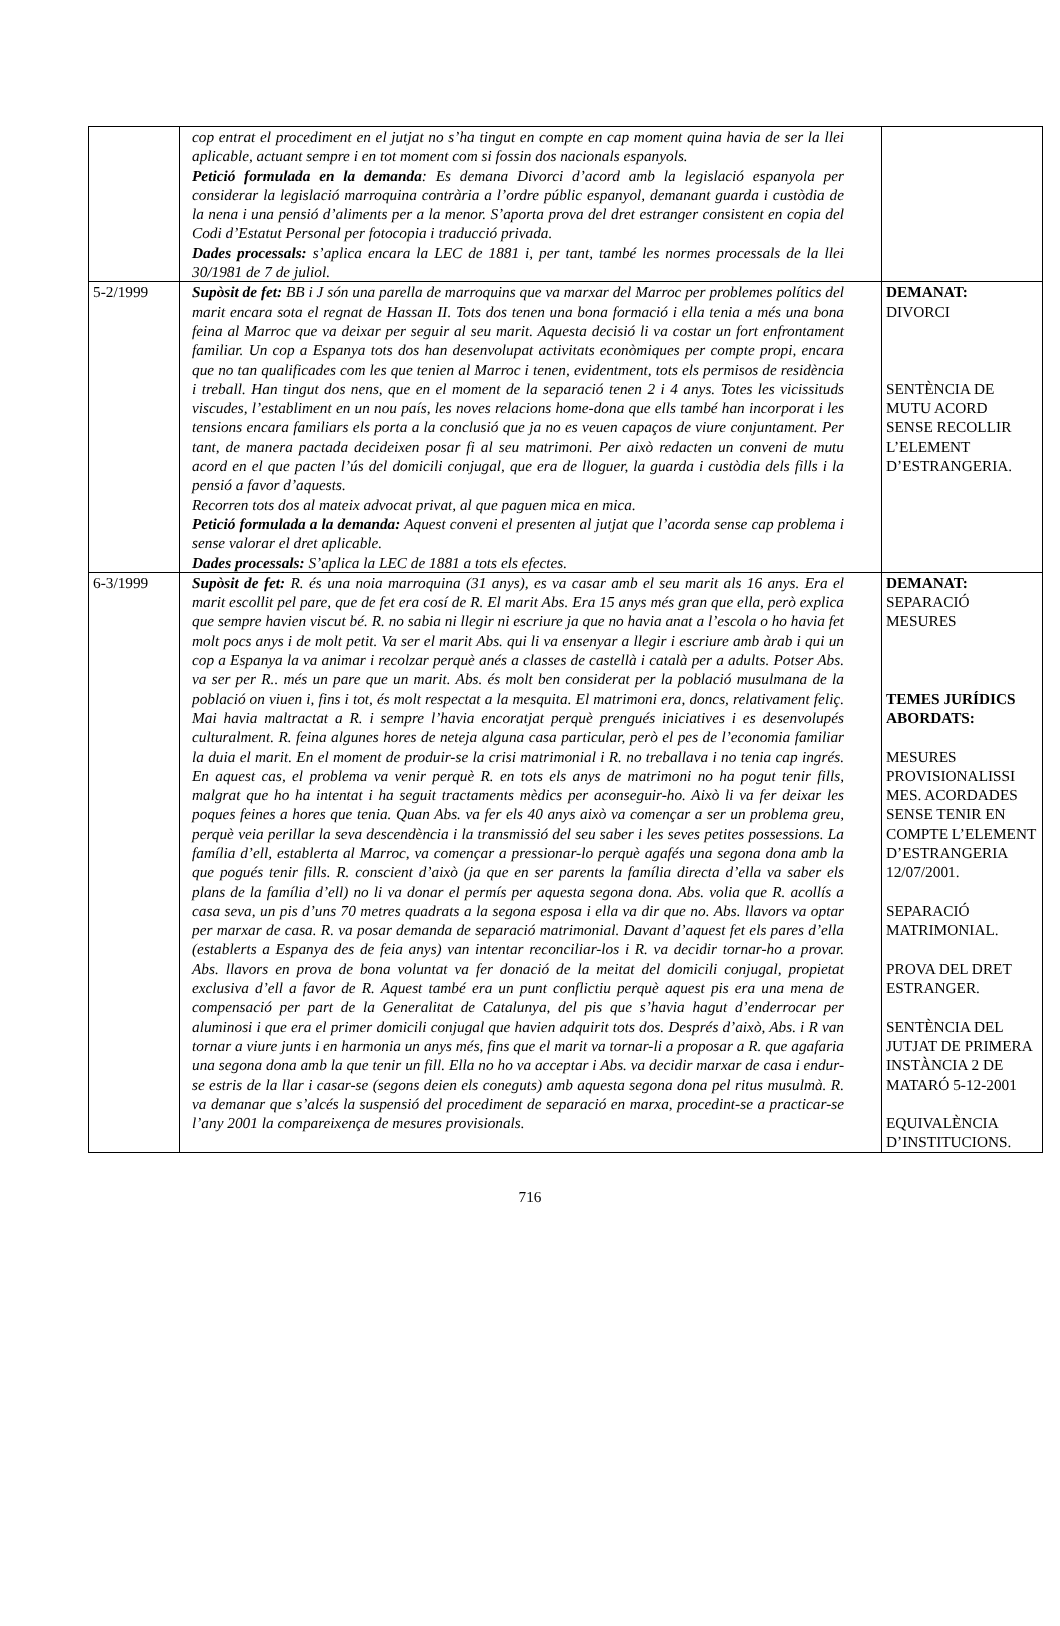| | cop entrat el procediment en el jutjat no s’ha tingut en compte en cap moment quina havia de ser la llei aplicable, actuant sempre i en tot moment com si fossin dos nacionals espanyols. Petició formulada en la demanda : Es demana Divorci d’acord amb la legislació espanyola per considerar la legislació marroquina contrària a l’ordre públic espanyol, demanant guarda i custòdia de la nena i una pensió d’aliments per a la menor. S’aporta prova del dret estranger consistent en copia del Codi d’Estatut Personal per fotocopia i traducció privada. Dades processals: s’aplica encara la LEC de 1881 i, per tant, també les normes processals de la llei 30/1981 de 7 de juliol. | |
| 5-2/1999 | Supòsit de fet: BB i J són una parella de marroquins que va marxar del Marroc per problemes polítics del marit encara sota el regnat de Hassan II. Tots dos tenen una bona formació i ella tenia a més una bona feina al Marroc que va deixar per seguir al seu marit. Aquesta decisió li va costar un fort enfrontament familiar. Un cop a Espanya tots dos han desenvolupat activitats econòmiques per compte propi, encara que no tan qualificades com les que tenien al Marroc i tenen, evidentment, tots els permisos de residència i treball. Han tingut dos nens, que en el moment de la separació tenen 2 i 4 anys. Totes les vicissituds viscudes, l’establiment en un nou país, les noves relacions home-dona que ells també han incorporat i les tensions encara familiars els porta a la conclusió que ja no es veuen capaços de viure conjuntament. Per tant, de manera pactada decideixen posar fi al seu matrimoni. Per això redacten un conveni de mutu acord en el que pacten l’ús del domicili conjugal, que era de lloguer, la guarda i custòdia dels fills i la pensió a favor d’aquests. Recorren tots dos al mateix advocat privat, al que paguen mica en mica. Petició formulada a la demanda: Aquest conveni el presenten al jutjat que l’acorda sense cap problema i sense valorar el dret aplicable. Dades processals: S’aplica la LEC de 1881 a tots els efectes. | DEMANAT: DIVORCI SENTÈNCIA DE MUTU ACORD SENSE RECOLLIR L’ELEMENT D’ESTRANGERIA. |
| 6-3/1999 | Supòsit de fet: R. és una noia marroquina (31 anys), es va casar amb el seu marit als 16 anys. Era el marit escollit pel pare, que de fet era cosí de R. El marit Abs. Era 15 anys més gran que ella, però explica que sempre havien viscut bé. R. no sabia ni llegir ni escriure ja que no havia anat a l’escola o ho havia fet molt pocs anys i de molt petit. Va ser el marit Abs. qui li va ensenyar a llegir i escriure amb àrab i qui un cop a Espanya la va animar i recolzar perquè anés a classes de castellà i català per a adults. Potser Abs. va ser per R.. més un pare que un marit. Abs. és molt ben considerat per la població musulmana de la població on viuen i, fins i tot, és molt respectat a la mesquita. El matrimoni era, doncs, relativament feliç. Mai havia maltractat a R. i sempre l’havia encoratjat perquè prengués iniciatives i es desenvolupés culturalment. R. feina algunes hores de neteja alguna casa particular, però el pes de l’economia familiar la duia el marit. En el moment de produir-se la crisi matrimonial i R. no treballava i no tenia cap ingrés. En aquest cas, el problema va venir perquè R. en tots els anys de matrimoni no ha pogut tenir fills, malgrat que ho ha intentat i ha seguit tractaments mèdics per aconseguir-ho. Això li va fer deixar les poques feines a hores que tenia. Quan Abs. va fer els 40 anys això va començar a ser un problema greu, perquè veia perillar la seva descendència i la transmissió del seu saber i les seves petites possessions. La família d’ell, establerta al Marroc, va començar a pressionar-lo perquè agafés una segona dona amb la que pogués tenir fills. R. conscient d’això (ja que en ser parents la família directa d’ella va saber els plans de la família d’ell) no li va donar el permís per aquesta segona dona. Abs. volia que R. acollís a casa seva, un pis d’uns 70 metres quadrats a la segona esposa i ella va dir que no. Abs. llavors va optar per marxar de casa. R. va posar demanda de separació matrimonial. Davant d’aquest fet els pares d’ella (establerts a Espanya des de feia anys) van intentar reconciliar-los i R. va decidir tornar-ho a provar. Abs. llavors en prova de bona voluntat va fer donació de la meitat del domicili conjugal, propietat exclusiva d’ell a favor de R. Aquest també era un punt conflictiu perquè aquest pis era una mena de compensació per part de la Generalitat de Catalunya, del pis que s’havia hagut d’enderrocar per aluminosi i que era el primer domicili conjugal que havien adquirit tots dos. Després d’això, Abs. i R van tornar a viure junts i en harmonia un anys més, fins que el marit va tornar-li a proposar a R. que agafaria una segona dona amb la que tenir un fill. Ella no ho va acceptar i Abs. va decidir marxar de casa i endur-se estris de la llar i casar-se (segons deien els coneguts) amb aquesta segona dona pel ritus musulmà. R. va demanar que s’alcés la suspensió del procediment de separació en marxa, procedint-se a practicar-se l’any 2001 la compareixença de mesures provisionals. | DEMANAT: SEPARACIÓ MESURES TEMES JURÍDICS ABORDATS: MESURES PROVISIONALISSI MES. ACORDADES SENSE TENIR EN COMPTE L’ELEMENT D’ESTRANGERIA 12/07/2001. SEPARACIÓ MATRIMONIAL. PROVA DEL DRET ESTRANGER. SENTÈNCIA DEL JUTJAT DE PRIMERA INSTÀNCIA 2 DE MATARÓ 5-12-2001 EQUIVALÈNCIA D’INSTITUCIONS. |
716